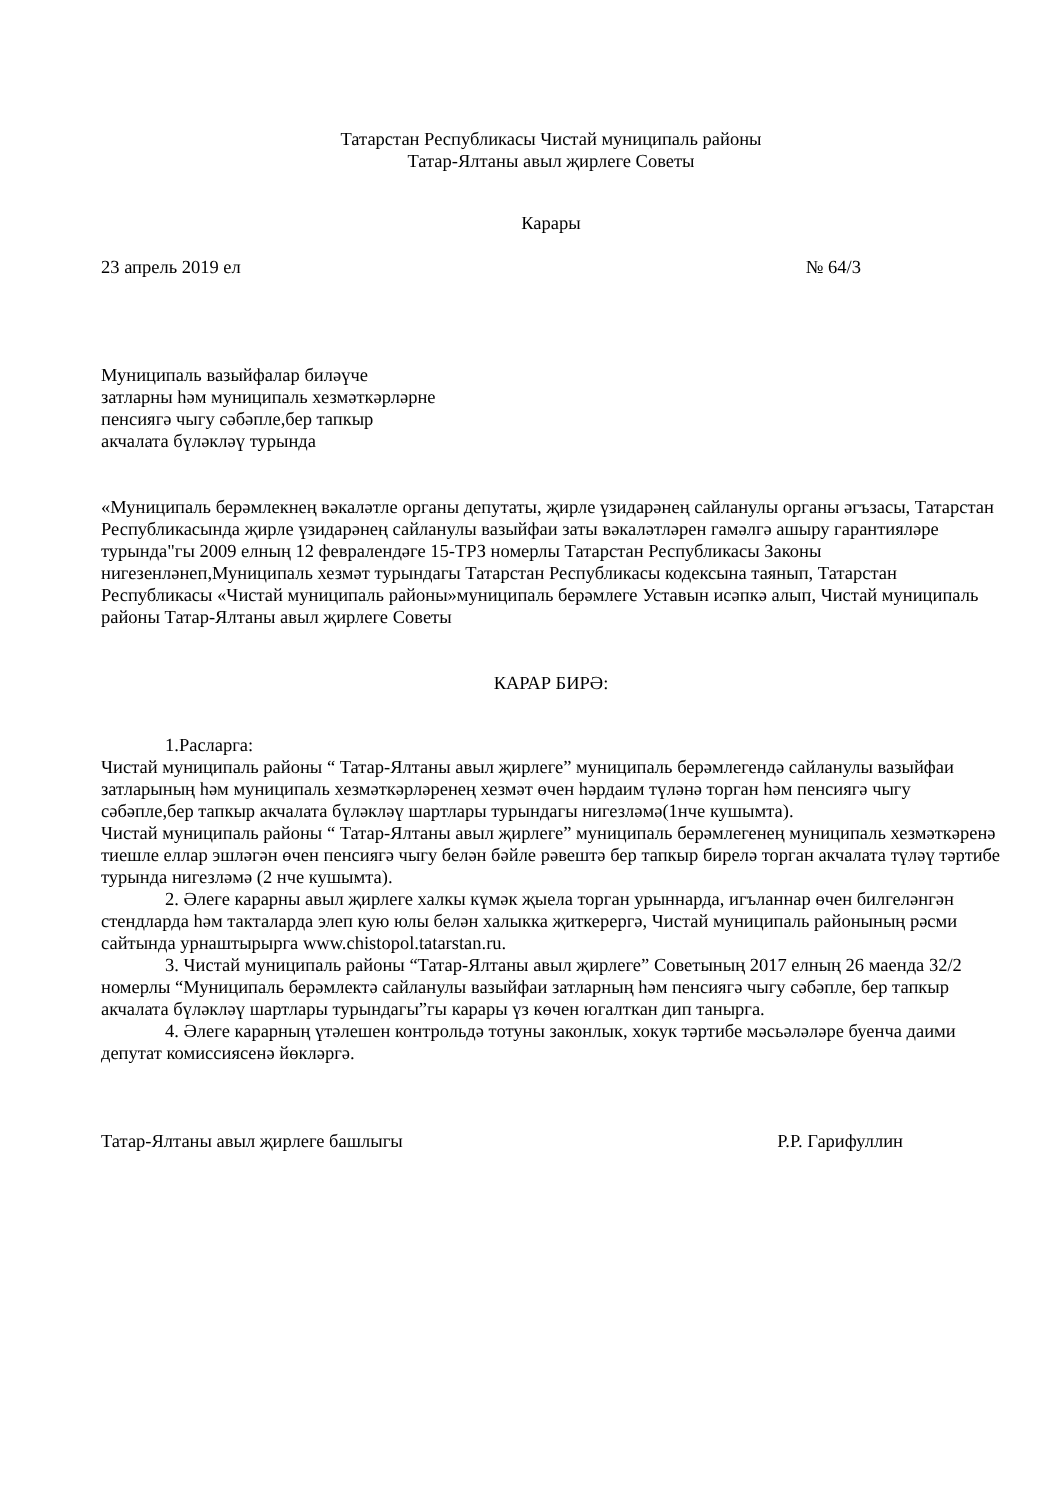Татарстан Республикасы Чистай муниципаль районы
Татар-Ялтаны авыл җирлеге Советы
Карары
23 апрель 2019 ел № 64/3
Муниципаль вазыйфалар биләүче
затларны һәм муниципаль хезмәткәрләрне
пенсиягә чыгу сәбәпле,бер тапкыр
акчалата бүләкләү турында
«Муниципаль берәмлекнең вәкаләтле органы депутаты, җирле үзидарәнең сайланулы органы әгъзасы, Татарстан Республикасында җирле үзидарәнең сайланулы вазыйфаи заты вәкаләтләрен гамәлгә ашыру гарантияләре турында"гы 2009 елның 12 февралендәге 15-ТРЗ номерлы Татарстан Республикасы Законы нигезенләнеп,Муниципаль хезмәт турындагы Татарстан Республикасы кодексына таянып, Татарстан Республикасы «Чистай муниципаль районы»муниципаль берәмлеге Уставын исәпкә алып, Чистай муниципаль районы Татар-Ялтаны авыл җирлеге Советы
КАРАР БИРӘ:
1.Расларга:
Чистай муниципаль районы “ Татар-Ялтаны авыл җирлеге” муниципаль берәмлегендә сайланулы вазыйфаи затларының һәм муниципаль хезмәткәрләренең хезмәт өчен һәрдаим түләнә торган һәм пенсиягә чыгу сәбәпле,бер тапкыр акчалата бүләкләү шартлары турындагы нигезләмә(1нче кушымта).
Чистай муниципаль районы “ Татар-Ялтаны авыл җирлеге” муниципаль берәмлегенең муниципаль хезмәткәренә тиешле еллар эшләгән өчен пенсиягә чыгу белән бәйле рәвештә бер тапкыр бирелә торган акчалата түләү тәртибе турында нигезләмә (2 нче кушымта).
2. Әлеге карарны авыл җирлеге халкы күмәк җыела торган урыннарда, игъланнар өчен билгеләнгән стендларда һәм такталарда элеп кую юлы белән халыкка җиткерергә, Чистай муниципаль районының рәсми сайтында урнаштырырга www.chistopol.tatarstan.ru.
3. Чистай муниципаль районы “Татар-Ялтаны авыл җирлеге” Советының 2017 елның 26 маенда 32/2 номерлы “Муниципаль берәмлектә сайланулы вазыйфаи затларның һәм пенсиягә чыгу сәбәпле, бер тапкыр акчалата бүләкләү шартлары турындагы”гы карары үз көчен югалткан дип танырга.
4. Әлеге карарның үтәлешен контрольдә тотуны законлык, хокук тәртибе мәсьәләләре буенча даими депутат комиссиясенә йөкләргә.
Татар-Ялтаны авыл җирлеге башлыгы Р.Р. Гарифуллин